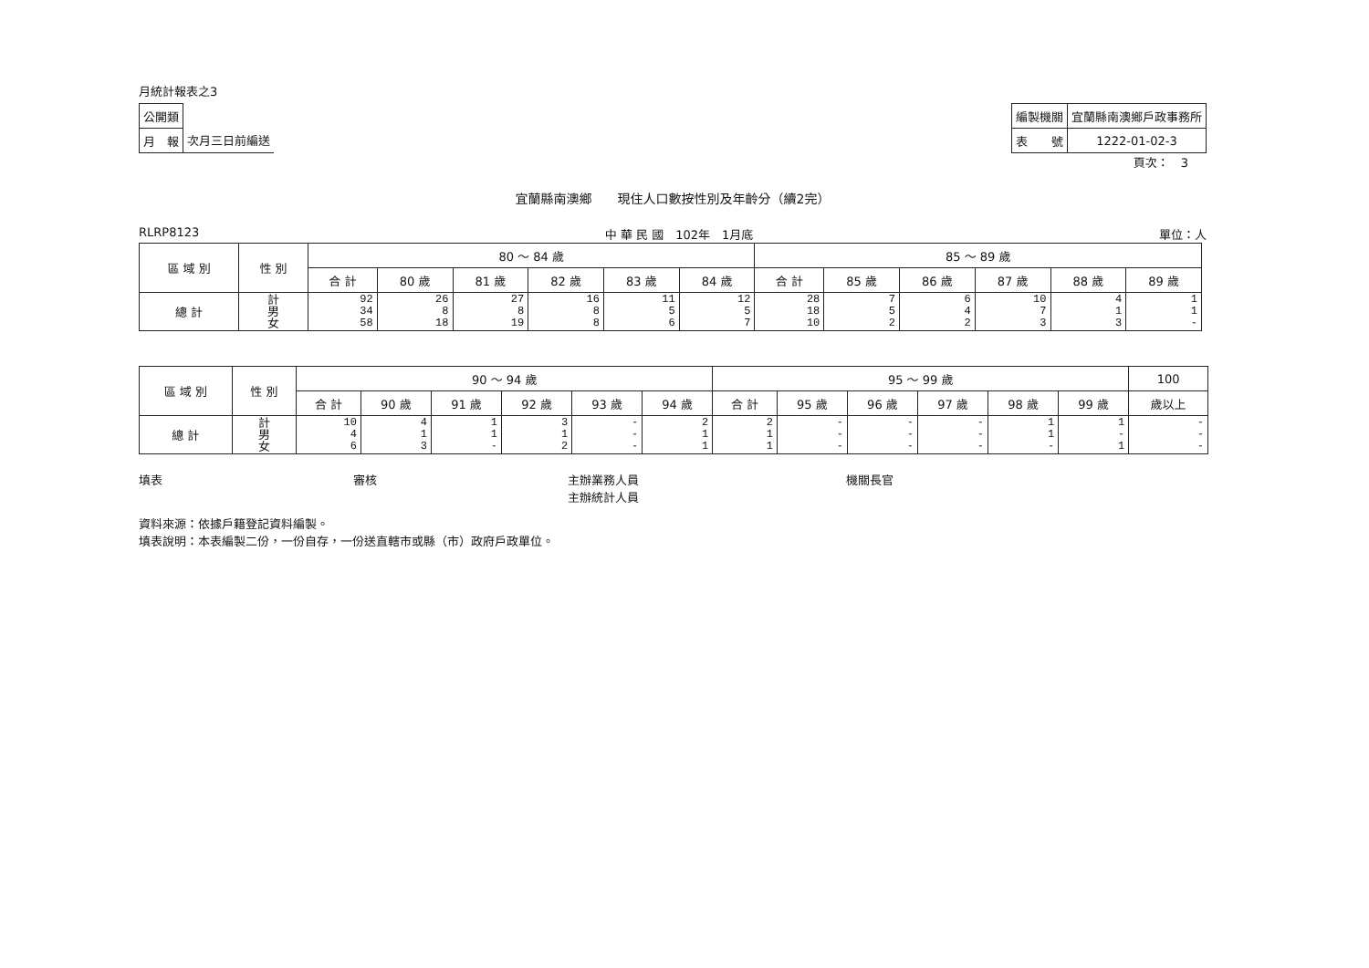月統計報表之3
| 公開類 | |
| 月 報 | 次月三日前編送 |
| 編製機關 | 宜蘭縣南澳鄉戶政事務所 |
| 表 號 | 1222-01-02-3 |
頁次：　3
宜蘭縣南澳鄉　　現住人口數按性別及年齡分（續2完）
RLRP8123 中 華 民 國　102年　1月底 單位：人
| 區 域 別 | 性 別 | 80 ～ 84 歲 | | | | | | 85 ～ 89 歲 | | | | | |
| | | 合 計 | 80 歲 | 81 歲 | 82 歲 | 83 歲 | 84 歲 | 合 計 | 85 歲 | 86 歲 | 87 歲 | 88 歲 | 89 歲 |
| 總 計 | 計 男 女 | 92 34 58 | 26 8 18 | 27 8 19 | 16 8 8 | 11 5 6 | 12 5 7 | 28 18 10 | 7 5 2 | 6 4 2 | 10 7 3 | 4 1 3 | 1 1 - |
| 區 域 別 | 性 別 | 90 ～ 94 歲 | | | | | | 95 ～ 99 歲 | | | | | | 100 |
| | | 合 計 | 90 歲 | 91 歲 | 92 歲 | 93 歲 | 94 歲 | 合 計 | 95 歲 | 96 歲 | 97 歲 | 98 歲 | 99 歲 | 歲以上 |
| 總 計 | 計 男 女 | 10 4 6 | 4 1 3 | 1 1 - | 3 1 2 | - - - | 2 1 1 | 2 1 1 | - - - | - - - | - - - | 1 1 - | 1 - 1 | - - - |
填表 審核 主辦業務人員
主辦統計人員 機關長官
資料來源：依據戶籍登記資料編製。
填表說明：本表編製二份，一份自存，一份送直轄市或縣（市）政府戶政單位。